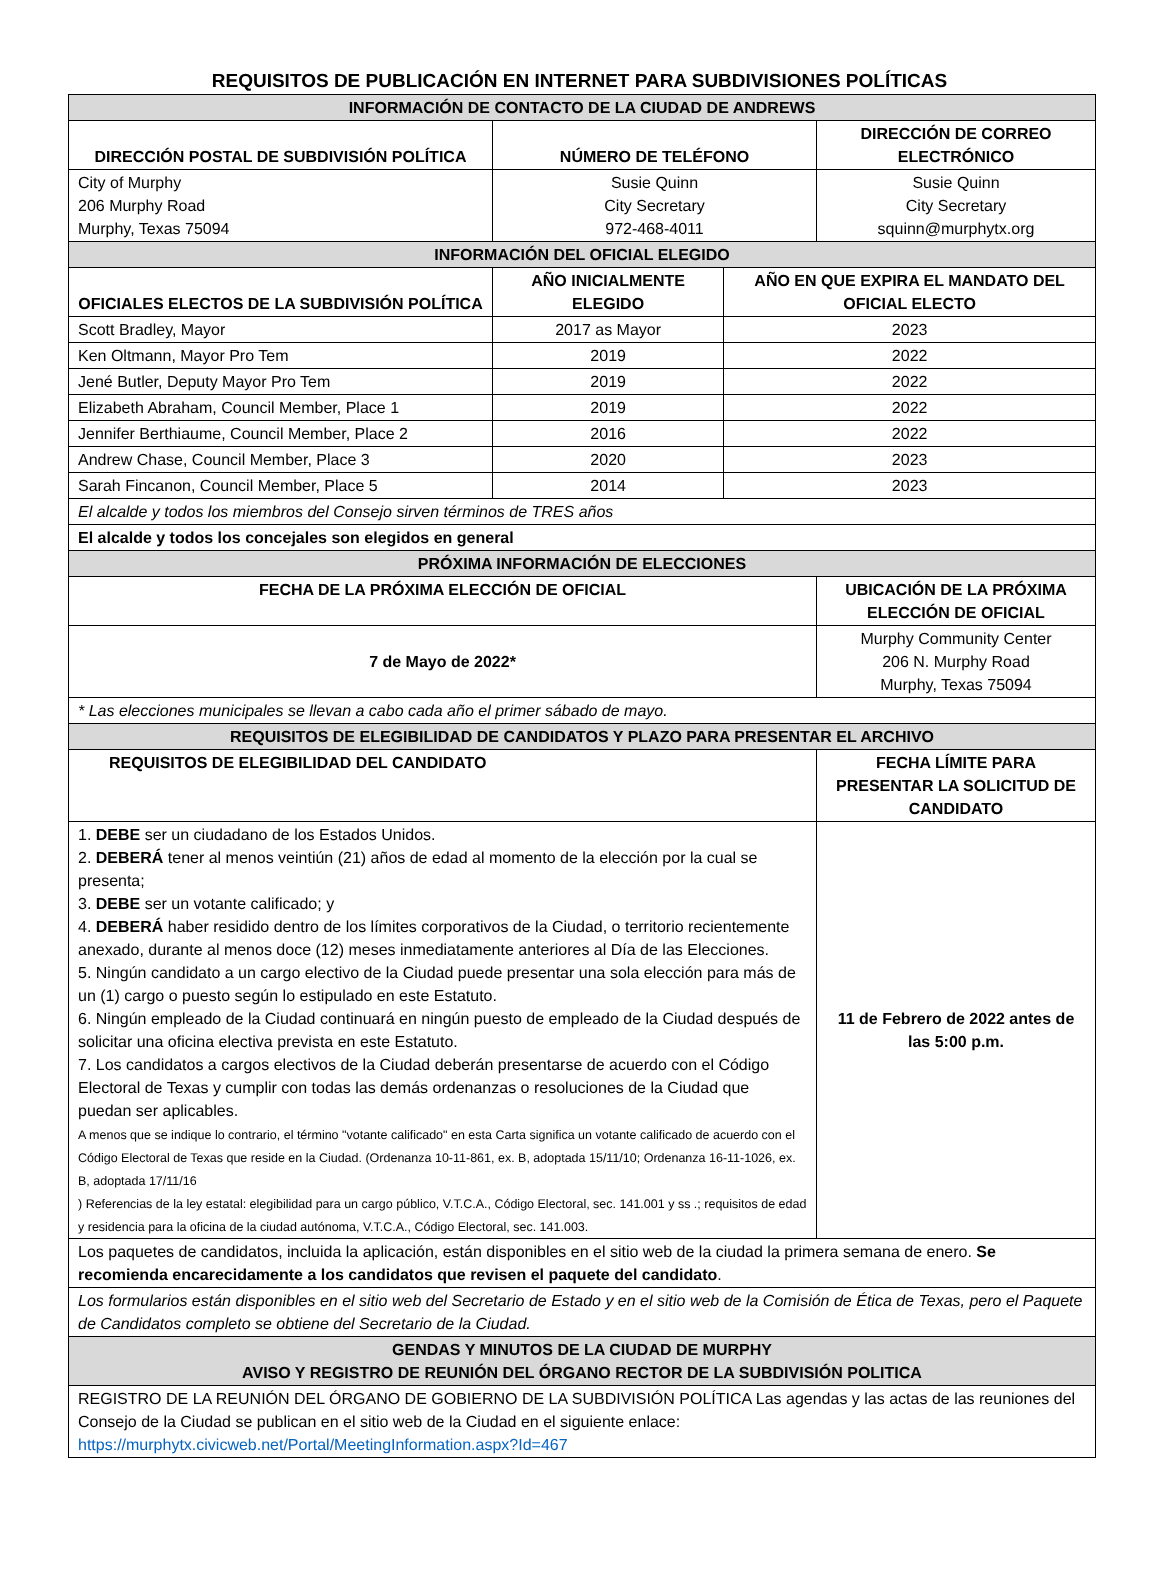REQUISITOS DE PUBLICACIÓN EN INTERNET PARA SUBDIVISIONES POLÍTICAS
| INFORMACIÓN DE CONTACTO DE LA CIUDAD DE ANDREWS | | | |
| DIRECCIÓN POSTAL DE SUBDIVISIÓN POLÍTICA | NÚMERO DE TELÉFONO | | DIRECCIÓN DE CORREO ELECTRÓNICO |
| City of Murphy 206 Murphy Road Murphy, Texas 75094 | Susie Quinn City Secretary 972-468-4011 | | Susie Quinn City Secretary squinn@murphytx.org |
| INFORMACIÓN DEL OFICIAL ELEGIDO | | | |
| OFICIALES ELECTOS DE LA SUBDIVISIÓN POLÍTICA | AÑO INICIALMENTE ELEGIDO | AÑO EN QUE EXPIRA EL MANDATO DEL OFICIAL ELECTO | |
| Scott Bradley, Mayor | 2017 as Mayor | 2023 | |
| Ken Oltmann, Mayor Pro Tem | 2019 | 2022 | |
| Jené Butler, Deputy Mayor Pro Tem | 2019 | 2022 | |
| Elizabeth Abraham, Council Member, Place 1 | 2019 | 2022 | |
| Jennifer Berthiaume, Council Member, Place 2 | 2016 | 2022 | |
| Andrew Chase, Council Member, Place 3 | 2020 | 2023 | |
| Sarah Fincanon, Council Member, Place 5 | 2014 | 2023 | |
| El alcalde y todos los miembros del Consejo sirven términos de TRES años | | | |
| El alcalde y todos los concejales son elegidos en general | | | |
| PRÓXIMA INFORMACIÓN DE ELECCIONES | | | |
| FECHA DE LA PRÓXIMA ELECCIÓN DE OFICIAL | | | UBICACIÓN DE LA PRÓXIMA ELECCIÓN DE OFICIAL |
| 7 de Mayo de 2022* | | | Murphy Community Center 206 N. Murphy Road Murphy, Texas 75094 |
| * Las elecciones municipales se llevan a cabo cada año el primer sábado de mayo. | | | |
| REQUISITOS DE ELEGIBILIDAD DE CANDIDATOS Y PLAZO PARA PRESENTAR EL ARCHIVO | | | |
| REQUISITOS DE ELEGIBILIDAD DEL CANDIDATO | | | FECHA LÍMITE PARA PRESENTAR LA SOLICITUD DE CANDIDATO |
| 1. DEBE ser un ciudadano de los Estados Unidos. 2. DEBERÁ tener al menos veintiún (21) años de edad al momento de la elección por la cual se presenta; 3. DEBE ser un votante calificado; y 4. DEBERÁ haber residido dentro de los límites corporativos de la Ciudad, o territorio recientemente anexado, durante al menos doce (12) meses inmediatamente anteriores al Día de las Elecciones. 5. Ningún candidato a un cargo electivo de la Ciudad puede presentar una sola elección para más de un (1) cargo o puesto según lo estipulado en este Estatuto. 6. Ningún empleado de la Ciudad continuará en ningún puesto de empleado de la Ciudad después de solicitar una oficina electiva prevista en este Estatuto. 7. Los candidatos a cargos electivos de la Ciudad deberán presentarse de acuerdo con el Código Electoral de Texas y cumplir con todas las demás ordenanzas o resoluciones de la Ciudad que puedan ser aplicables. A menos que se indique lo contrario, el término "votante calificado" en esta Carta significa un votante calificado de acuerdo con el Código Electoral de Texas que reside en la Ciudad. (Ordenanza 10-11-861, ex. B, adoptada 15/11/10; Ordenanza 16-11-1026, ex. B, adoptada 17/11/16 ) Referencias de la ley estatal: elegibilidad para un cargo público, V.T.C.A., Código Electoral, sec. 141.001 y ss .; requisitos de edad y residencia para la oficina de la ciudad autónoma, V.T.C.A., Código Electoral, sec. 141.003. | | | 11 de Febrero de 2022 antes de las 5:00 p.m. |
| Los paquetes de candidatos, incluida la aplicación, están disponibles en el sitio web de la ciudad la primera semana de enero. Se recomienda encarecidamente a los candidatos que revisen el paquete del candidato . | | | |
| Los formularios están disponibles en el sitio web del Secretario de Estado y en el sitio web de la Comisión de Ética de Texas, pero el Paquete de Candidatos completo se obtiene del Secretario de la Ciudad. | | | |
| GENDAS Y MINUTOS DE LA CIUDAD DE MURPHY AVISO Y REGISTRO DE REUNIÓN DEL ÓRGANO RECTOR DE LA SUBDIVISIÓN POLITICA | | | |
| REGISTRO DE LA REUNIÓN DEL ÓRGANO DE GOBIERNO DE LA SUBDIVISIÓN POLÍTICA Las agendas y las actas de las reuniones del Consejo de la Ciudad se publican en el sitio web de la Ciudad en el siguiente enlace: https://murphytx.civicweb.net/Portal/MeetingInformation.aspx?Id=467 | | | |